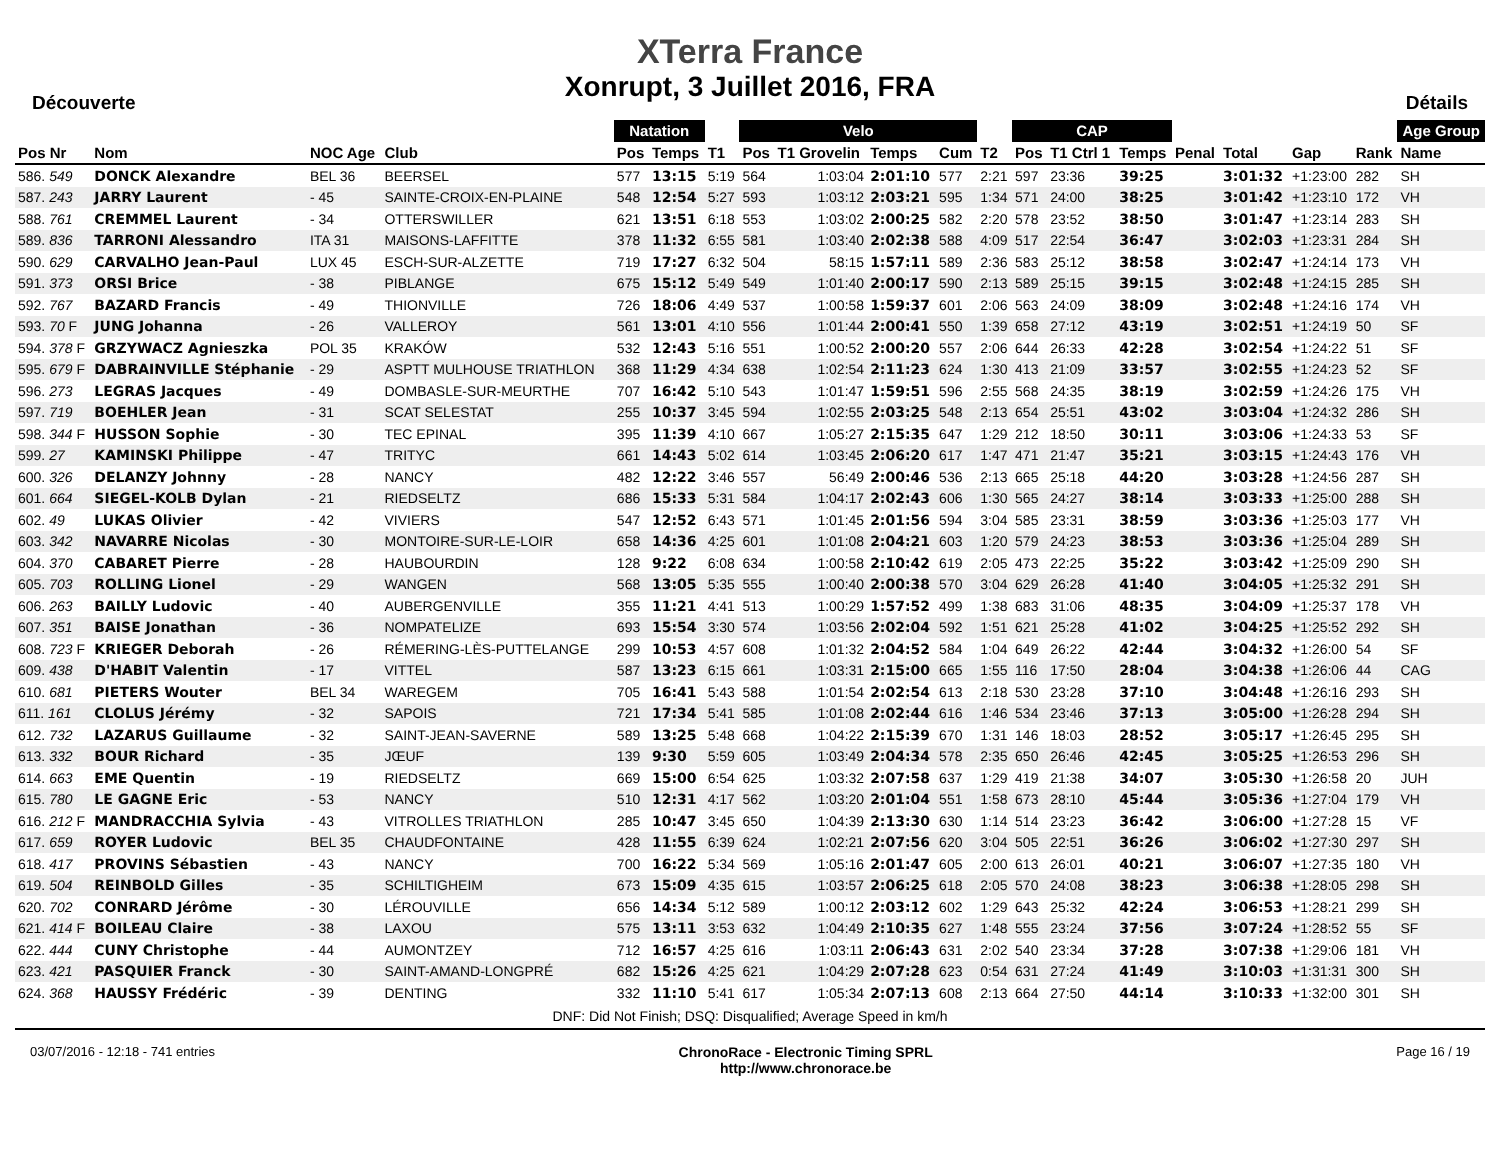Découverte
XTerra France
Xonrupt, 3 Juillet 2016, FRA
Détails
| | | | | | Natation | | | Velo | | | | | CAP | | | | | | | Age Group |
| Pos Nr | Nom | NOC Age | Club | | Pos | Temps | T1 | Pos | T1 Grovelin | Temps | Cum | T2 | Pos | T1 Ctrl 1 | Temps | Penal | Total | Gap | Rank | Name |
| 586. 549 | DONCK Alexandre | BEL 36 | BEERSEL | | 577 | 13:15 | 5:19 | 564 | 1:03:04 | 2:01:10 | 577 | 2:21 | 597 | 23:36 | 39:25 | | 3:01:32 | +1:23:00 | 282 | SH |
| 587. 243 | JARRY Laurent | - 45 | SAINTE-CROIX-EN-PLAINE | | 548 | 12:54 | 5:27 | 593 | 1:03:12 | 2:03:21 | 595 | 1:34 | 571 | 24:00 | 38:25 | | 3:01:42 | +1:23:10 | 172 | VH |
| 588. 761 | CREMMEL Laurent | - 34 | OTTERSWILLER | | 621 | 13:51 | 6:18 | 553 | 1:03:02 | 2:00:25 | 582 | 2:20 | 578 | 23:52 | 38:50 | | 3:01:47 | +1:23:14 | 283 | SH |
| 589. 836 | TARRONI Alessandro | ITA 31 | MAISONS-LAFFITTE | | 378 | 11:32 | 6:55 | 581 | 1:03:40 | 2:02:38 | 588 | 4:09 | 517 | 22:54 | 36:47 | | 3:02:03 | +1:23:31 | 284 | SH |
| 590. 629 | CARVALHO Jean-Paul | LUX 45 | ESCH-SUR-ALZETTE | | 719 | 17:27 | 6:32 | 504 | 58:15 | 1:57:11 | 589 | 2:36 | 583 | 25:12 | 38:58 | | 3:02:47 | +1:24:14 | 173 | VH |
| 591. 373 | ORSI Brice | - 38 | PIBLANGE | | 675 | 15:12 | 5:49 | 549 | 1:01:40 | 2:00:17 | 590 | 2:13 | 589 | 25:15 | 39:15 | | 3:02:48 | +1:24:15 | 285 | SH |
| 592. 767 | BAZARD Francis | - 49 | THIONVILLE | | 726 | 18:06 | 4:49 | 537 | 1:00:58 | 1:59:37 | 601 | 2:06 | 563 | 24:09 | 38:09 | | 3:02:48 | +1:24:16 | 174 | VH |
| 593. 70 F | JUNG Johanna | - 26 | VALLEROY | | 561 | 13:01 | 4:10 | 556 | 1:01:44 | 2:00:41 | 550 | 1:39 | 658 | 27:12 | 43:19 | | 3:02:51 | +1:24:19 | 50 | SF |
| 594. 378 F | GRZYWACZ Agnieszka | POL 35 | KRAKÓW | | 532 | 12:43 | 5:16 | 551 | 1:00:52 | 2:00:20 | 557 | 2:06 | 644 | 26:33 | 42:28 | | 3:02:54 | +1:24:22 | 51 | SF |
| 595. 679 F | DABRAINVILLE Stéphanie | - 29 | ASPTT MULHOUSE TRIATHLON | | 368 | 11:29 | 4:34 | 638 | 1:02:54 | 2:11:23 | 624 | 1:30 | 413 | 21:09 | 33:57 | | 3:02:55 | +1:24:23 | 52 | SF |
| 596. 273 | LEGRAS Jacques | - 49 | DOMBASLE-SUR-MEURTHE | | 707 | 16:42 | 5:10 | 543 | 1:01:47 | 1:59:51 | 596 | 2:55 | 568 | 24:35 | 38:19 | | 3:02:59 | +1:24:26 | 175 | VH |
| 597. 719 | BOEHLER Jean | - 31 | SCAT SELESTAT | | 255 | 10:37 | 3:45 | 594 | 1:02:55 | 2:03:25 | 548 | 2:13 | 654 | 25:51 | 43:02 | | 3:03:04 | +1:24:32 | 286 | SH |
| 598. 344 F | HUSSON Sophie | - 30 | TEC EPINAL | | 395 | 11:39 | 4:10 | 667 | 1:05:27 | 2:15:35 | 647 | 1:29 | 212 | 18:50 | 30:11 | | 3:03:06 | +1:24:33 | 53 | SF |
| 599. 27 | KAMINSKI Philippe | - 47 | TRITYC | | 661 | 14:43 | 5:02 | 614 | 1:03:45 | 2:06:20 | 617 | 1:47 | 471 | 21:47 | 35:21 | | 3:03:15 | +1:24:43 | 176 | VH |
| 600. 326 | DELANZY Johnny | - 28 | NANCY | | 482 | 12:22 | 3:46 | 557 | 56:49 | 2:00:46 | 536 | 2:13 | 665 | 25:18 | 44:20 | | 3:03:28 | +1:24:56 | 287 | SH |
| 601. 664 | SIEGEL-KOLB Dylan | - 21 | RIEDSELTZ | | 686 | 15:33 | 5:31 | 584 | 1:04:17 | 2:02:43 | 606 | 1:30 | 565 | 24:27 | 38:14 | | 3:03:33 | +1:25:00 | 288 | SH |
| 602. 49 | LUKAS Olivier | - 42 | VIVIERS | | 547 | 12:52 | 6:43 | 571 | 1:01:45 | 2:01:56 | 594 | 3:04 | 585 | 23:31 | 38:59 | | 3:03:36 | +1:25:03 | 177 | VH |
| 603. 342 | NAVARRE Nicolas | - 30 | MONTOIRE-SUR-LE-LOIR | | 658 | 14:36 | 4:25 | 601 | 1:01:08 | 2:04:21 | 603 | 1:20 | 579 | 24:23 | 38:53 | | 3:03:36 | +1:25:04 | 289 | SH |
| 604. 370 | CABARET Pierre | - 28 | HAUBOURDIN | | 128 | 9:22 | 6:08 | 634 | 1:00:58 | 2:10:42 | 619 | 2:05 | 473 | 22:25 | 35:22 | | 3:03:42 | +1:25:09 | 290 | SH |
| 605. 703 | ROLLING Lionel | - 29 | WANGEN | | 568 | 13:05 | 5:35 | 555 | 1:00:40 | 2:00:38 | 570 | 3:04 | 629 | 26:28 | 41:40 | | 3:04:05 | +1:25:32 | 291 | SH |
| 606. 263 | BAILLY Ludovic | - 40 | AUBERGENVILLE | | 355 | 11:21 | 4:41 | 513 | 1:00:29 | 1:57:52 | 499 | 1:38 | 683 | 31:06 | 48:35 | | 3:04:09 | +1:25:37 | 178 | VH |
| 607. 351 | BAISE Jonathan | - 36 | NOMPATELIZE | | 693 | 15:54 | 3:30 | 574 | 1:03:56 | 2:02:04 | 592 | 1:51 | 621 | 25:28 | 41:02 | | 3:04:25 | +1:25:52 | 292 | SH |
| 608. 723 F | KRIEGER Deborah | - 26 | RÉMERING-LÈS-PUTTELANGE | | 299 | 10:53 | 4:57 | 608 | 1:01:32 | 2:04:52 | 584 | 1:04 | 649 | 26:22 | 42:44 | | 3:04:32 | +1:26:00 | 54 | SF |
| 609. 438 | D'HABIT Valentin | - 17 | VITTEL | | 587 | 13:23 | 6:15 | 661 | 1:03:31 | 2:15:00 | 665 | 1:55 | 116 | 17:50 | 28:04 | | 3:04:38 | +1:26:06 | 44 | CAG |
| 610. 681 | PIETERS Wouter | BEL 34 | WAREGEM | | 705 | 16:41 | 5:43 | 588 | 1:01:54 | 2:02:54 | 613 | 2:18 | 530 | 23:28 | 37:10 | | 3:04:48 | +1:26:16 | 293 | SH |
| 611. 161 | CLOLUS Jérémy | - 32 | SAPOIS | | 721 | 17:34 | 5:41 | 585 | 1:01:08 | 2:02:44 | 616 | 1:46 | 534 | 23:46 | 37:13 | | 3:05:00 | +1:26:28 | 294 | SH |
| 612. 732 | LAZARUS Guillaume | - 32 | SAINT-JEAN-SAVERNE | | 589 | 13:25 | 5:48 | 668 | 1:04:22 | 2:15:39 | 670 | 1:31 | 146 | 18:03 | 28:52 | | 3:05:17 | +1:26:45 | 295 | SH |
| 613. 332 | BOUR Richard | - 35 | JŒUF | | 139 | 9:30 | 5:59 | 605 | 1:03:49 | 2:04:34 | 578 | 2:35 | 650 | 26:46 | 42:45 | | 3:05:25 | +1:26:53 | 296 | SH |
| 614. 663 | EME Quentin | - 19 | RIEDSELTZ | | 669 | 15:00 | 6:54 | 625 | 1:03:32 | 2:07:58 | 637 | 1:29 | 419 | 21:38 | 34:07 | | 3:05:30 | +1:26:58 | 20 | JUH |
| 615. 780 | LE GAGNE Eric | - 53 | NANCY | | 510 | 12:31 | 4:17 | 562 | 1:03:20 | 2:01:04 | 551 | 1:58 | 673 | 28:10 | 45:44 | | 3:05:36 | +1:27:04 | 179 | VH |
| 616. 212 F | MANDRACCHIA Sylvia | - 43 | VITROLLES TRIATHLON | | 285 | 10:47 | 3:45 | 650 | 1:04:39 | 2:13:30 | 630 | 1:14 | 514 | 23:23 | 36:42 | | 3:06:00 | +1:27:28 | 15 | VF |
| 617. 659 | ROYER Ludovic | BEL 35 | CHAUDFONTAINE | | 428 | 11:55 | 6:39 | 624 | 1:02:21 | 2:07:56 | 620 | 3:04 | 505 | 22:51 | 36:26 | | 3:06:02 | +1:27:30 | 297 | SH |
| 618. 417 | PROVINS Sébastien | - 43 | NANCY | | 700 | 16:22 | 5:34 | 569 | 1:05:16 | 2:01:47 | 605 | 2:00 | 613 | 26:01 | 40:21 | | 3:06:07 | +1:27:35 | 180 | VH |
| 619. 504 | REINBOLD Gilles | - 35 | SCHILTIGHEIM | | 673 | 15:09 | 4:35 | 615 | 1:03:57 | 2:06:25 | 618 | 2:05 | 570 | 24:08 | 38:23 | | 3:06:38 | +1:28:05 | 298 | SH |
| 620. 702 | CONRARD Jérôme | - 30 | LÉROUVILLE | | 656 | 14:34 | 5:12 | 589 | 1:00:12 | 2:03:12 | 602 | 1:29 | 643 | 25:32 | 42:24 | | 3:06:53 | +1:28:21 | 299 | SH |
| 621. 414 F | BOILEAU Claire | - 38 | LAXOU | | 575 | 13:11 | 3:53 | 632 | 1:04:49 | 2:10:35 | 627 | 1:48 | 555 | 23:24 | 37:56 | | 3:07:24 | +1:28:52 | 55 | SF |
| 622. 444 | CUNY Christophe | - 44 | AUMONTZEY | | 712 | 16:57 | 4:25 | 616 | 1:03:11 | 2:06:43 | 631 | 2:02 | 540 | 23:34 | 37:28 | | 3:07:38 | +1:29:06 | 181 | VH |
| 623. 421 | PASQUIER Franck | - 30 | SAINT-AMAND-LONGPRÉ | | 682 | 15:26 | 4:25 | 621 | 1:04:29 | 2:07:28 | 623 | 0:54 | 631 | 27:24 | 41:49 | | 3:10:03 | +1:31:31 | 300 | SH |
| 624. 368 | HAUSSY Frédéric | - 39 | DENTING | | 332 | 11:10 | 5:41 | 617 | 1:05:34 | 2:07:13 | 608 | 2:13 | 664 | 27:50 | 44:14 | | 3:10:33 | +1:32:00 | 301 | SH |
DNF: Did Not Finish; DSQ: Disqualified; Average Speed in km/h
03/07/2016 - 12:18 - 741 entries ChronoRace - Electronic Timing SPRL
http://www.chronorace.be Page 16 / 19